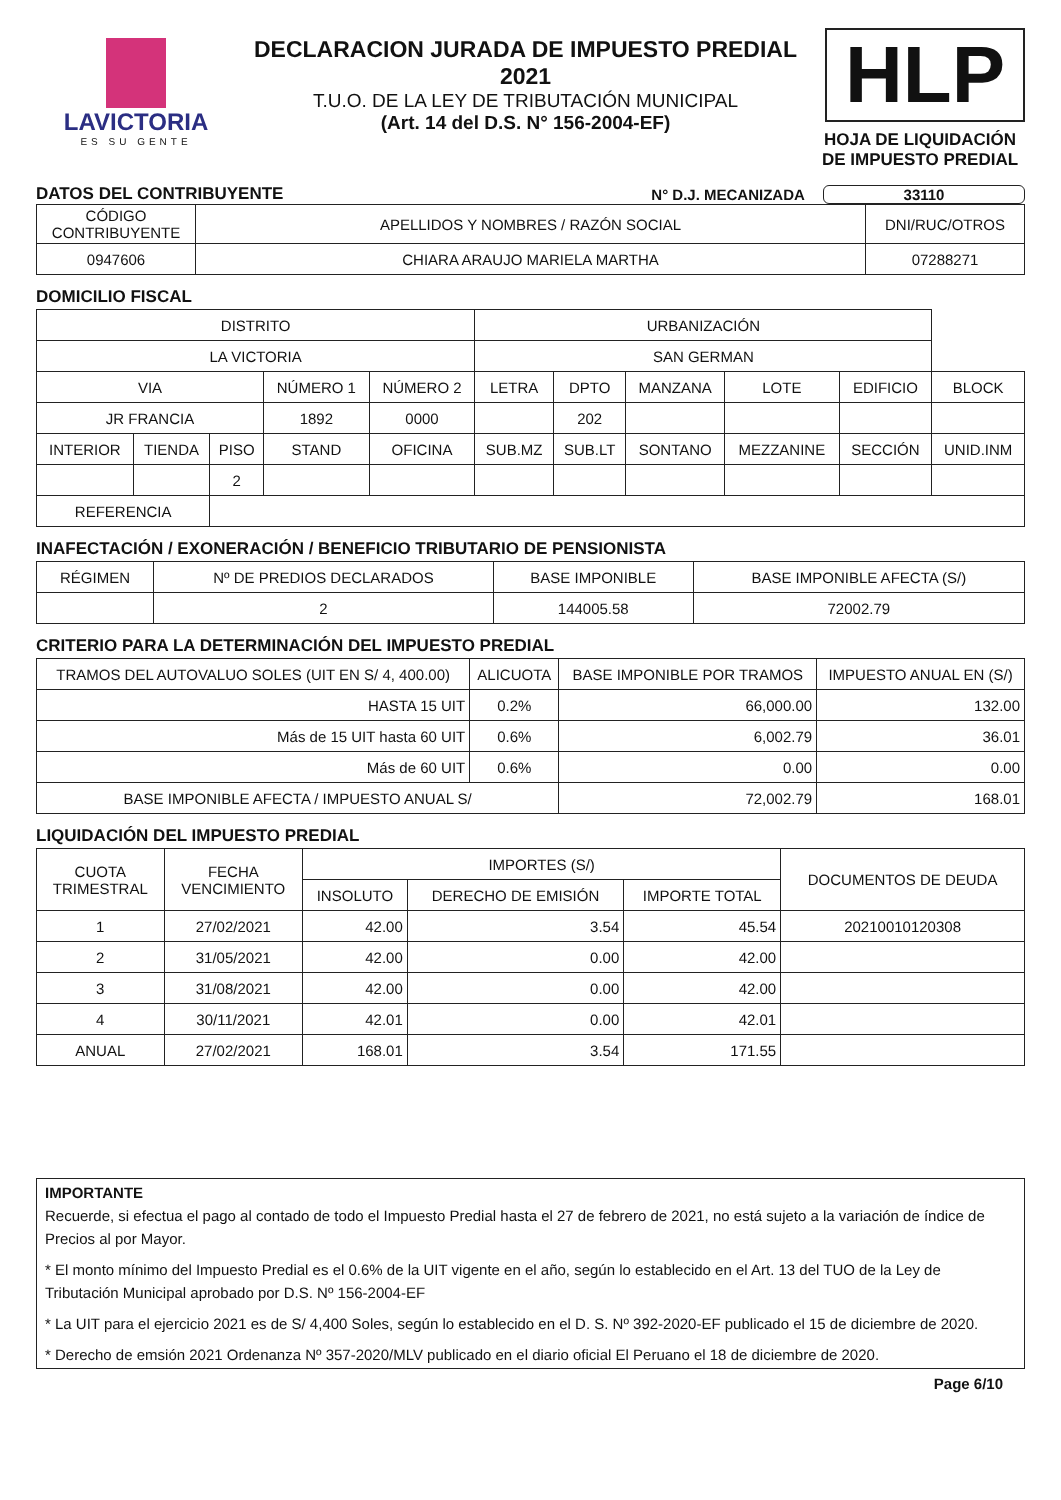LAVICTORIA
ES SU GENTE
DECLARACION JURADA DE IMPUESTO PREDIAL 2021
T.U.O. DE LA LEY DE TRIBUTACIÓN MUNICIPAL
(Art. 14 del D.S. N° 156-2004-EF)
HLP
HOJA DE LIQUIDACIÓN
DE IMPUESTO PREDIAL
DATOS DEL CONTRIBUYENTE N° D.J. MECANIZADA 33110
| CÓDIGO CONTRIBUYENTE | APELLIDOS Y NOMBRES / RAZÓN SOCIAL | DNI/RUC/OTROS |
| 0947606 | CHIARA ARAUJO MARIELA MARTHA | 07288271 |
DOMICILIO FISCAL
| DISTRITO | | | | | URBANIZACIÓN | | | | | |
| LA VICTORIA | | | | | SAN GERMAN | | | | | |
| VIA | | | NÚMERO 1 | NÚMERO 2 | LETRA | DPTO | MANZANA | LOTE | EDIFICIO | BLOCK |
| JR FRANCIA | | | 1892 | 0000 | | 202 | | | | |
| INTERIOR | TIENDA | PISO | STAND | OFICINA | SUB.MZ | SUB.LT | SONTANO | MEZZANINE | SECCIÓN | UNID.INM |
| | | 2 | | | | | | | | |
| REFERENCIA | | | | | | | | | | |
INAFECTACIÓN / EXONERACIÓN / BENEFICIO TRIBUTARIO DE PENSIONISTA
| RÉGIMEN | Nº DE PREDIOS DECLARADOS | BASE IMPONIBLE | BASE IMPONIBLE AFECTA (S/) |
| | 2 | 144005.58 | 72002.79 |
CRITERIO PARA LA DETERMINACIÓN DEL IMPUESTO PREDIAL
| TRAMOS DEL AUTOVALUO SOLES (UIT EN S/ 4, 400.00) | ALICUOTA | BASE IMPONIBLE POR TRAMOS | IMPUESTO ANUAL EN (S/) |
| HASTA 15 UIT | 0.2% | 66,000.00 | 132.00 |
| Más de 15 UIT hasta 60 UIT | 0.6% | 6,002.79 | 36.01 |
| Más de 60 UIT | 0.6% | 0.00 | 0.00 |
| BASE IMPONIBLE AFECTA / IMPUESTO ANUAL S/ | | 72,002.79 | 168.01 |
LIQUIDACIÓN DEL IMPUESTO PREDIAL
| CUOTA TRIMESTRAL | FECHA VENCIMIENTO | IMPORTES (S/) | | | DOCUMENTOS DE DEUDA |
| | | INSOLUTO | DERECHO DE EMISIÓN | IMPORTE TOTAL | |
| 1 | 27/02/2021 | 42.00 | 3.54 | 45.54 | 20210010120308 |
| 2 | 31/05/2021 | 42.00 | 0.00 | 42.00 | |
| 3 | 31/08/2021 | 42.00 | 0.00 | 42.00 | |
| 4 | 30/11/2021 | 42.01 | 0.00 | 42.01 | |
| ANUAL | 27/02/2021 | 168.01 | 3.54 | 171.55 | |
IMPORTANTE
Recuerde, si efectua el pago al contado de todo el Impuesto Predial hasta el 27 de febrero de 2021, no está sujeto a la variación de índice de Precios al por Mayor.
* El monto mínimo del Impuesto Predial es el 0.6% de la UIT vigente en el año, según lo establecido en el Art. 13 del TUO de la Ley de Tributación Municipal aprobado por D.S. Nº 156-2004-EF
* La UIT para el ejercicio 2021 es de S/ 4,400 Soles, según lo establecido en el D. S. Nº 392-2020-EF publicado el 15 de diciembre de 2020.
* Derecho de emsión 2021 Ordenanza Nº 357-2020/MLV publicado en el diario oficial El Peruano el 18 de diciembre de 2020.
Page 6/10